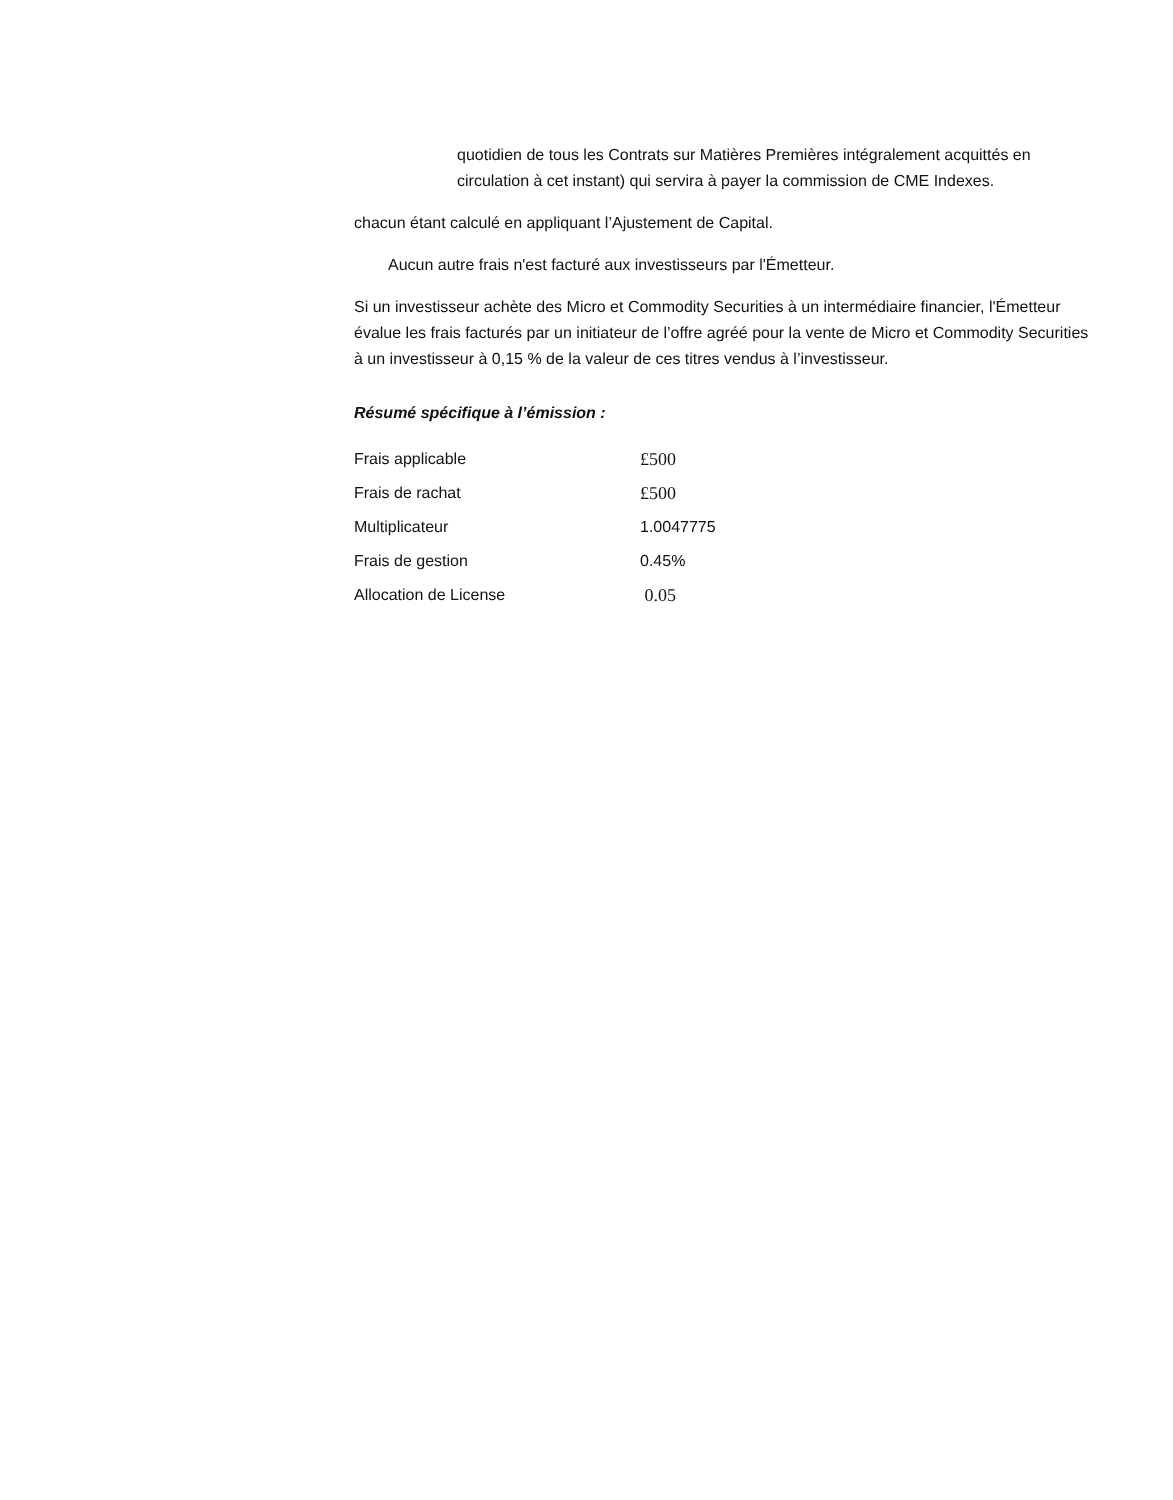quotidien de tous les Contrats sur Matières Premières intégralement acquittés en circulation à cet instant) qui servira à payer la commission de CME Indexes.
chacun étant calculé en appliquant l’Ajustement de Capital.
Aucun autre frais n'est facturé aux investisseurs par l'Émetteur.
Si un investisseur achète des Micro et Commodity Securities à un intermédiaire financier, l'Émetteur évalue les frais facturés par un initiateur de l’offre agréé pour la vente de Micro et Commodity Securities à un investisseur à 0,15 % de la valeur de ces titres vendus à l’investisseur.
Résumé spécifique à l’émission :
| Frais applicable | £500 |
| Frais de rachat | £500 |
| Multiplicateur | 1.0047775 |
| Frais de gestion | 0.45% |
| Allocation de License | 0.05 |